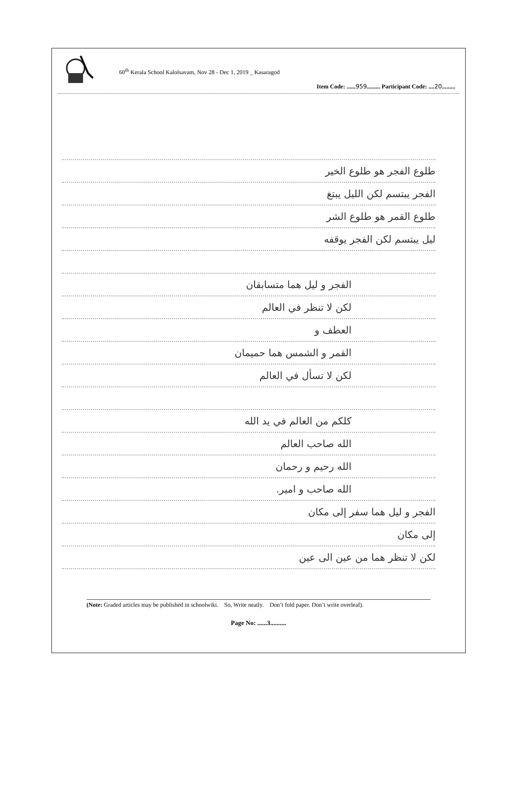60<sup>th</sup> Kerala School Kalolsavam, Nov 28 - Dec 1, 2019 _ Kasaragod
Item Code: ......959......... Participant Code: ....20.........
طلوع الفجر هو طلوع الخير
الفجر يبتسم لكن الليل يبتغ
طلوع القمر هو طلوع الشر
ليل يبتسم لكن الفجر يوقفه
الفجر و ليل هما متسابقان
لكن لا تنظر في العالم
العطف و
القمر و الشمس هما حميمان
لكن لا تسأل في العالم
كلكم من العالم في يد الله
الله صاحب العالم
الله رحيم و رحمان
الله صاحب و امير.
الفجر و ليل هما سفر إلى مكان
إلى مكان
لكن لا تنظر هما من عين الى عين
(Note: Graded articles may be published in schoolwiki. So, Write neatly. Don’t fold paper. Don’t write overleaf).
Page No: ......3..........